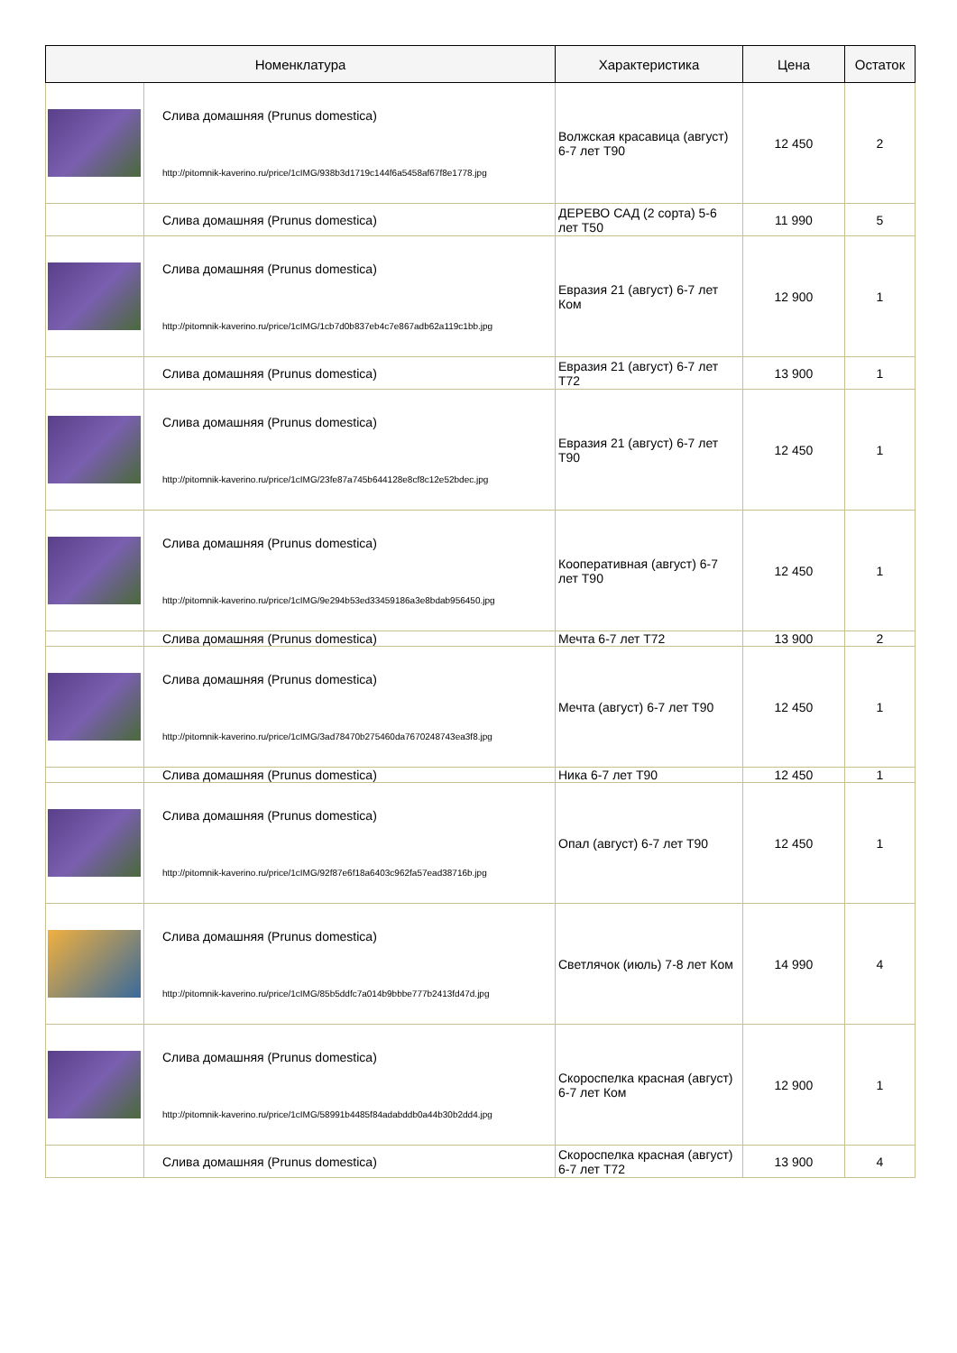| Номенклатура | | Характеристика | Цена | Остаток |
| --- | --- | --- | --- | --- |
| | Слива домашняя (Prunus domestica) http://pitomnik-kaverino.ru/price/1cIMG/938b3d1719c144f6a5458af67f8e1778.jpg | Волжская красавица (август) 6-7 лет T90 | 12 450 | 2 |
| | Слива домашняя (Prunus domestica) | ДЕРЕВО САД (2 сорта) 5-6 лет T50 | 11 990 | 5 |
| | Слива домашняя (Prunus domestica) http://pitomnik-kaverino.ru/price/1cIMG/1cb7d0b837eb4c7e867adb62a119c1bb.jpg | Евразия 21 (август) 6-7 лет Ком | 12 900 | 1 |
| | Слива домашняя (Prunus domestica) | Евразия 21 (август) 6-7 лет T72 | 13 900 | 1 |
| | Слива домашняя (Prunus domestica) http://pitomnik-kaverino.ru/price/1cIMG/23fe87a745b644128e8cf8c12e52bdec.jpg | Евразия 21 (август) 6-7 лет T90 | 12 450 | 1 |
| | Слива домашняя (Prunus domestica) http://pitomnik-kaverino.ru/price/1cIMG/9e294b53ed33459186a3e8bdab956450.jpg | Кооперативная (август) 6-7 лет T90 | 12 450 | 1 |
| | Слива домашняя (Prunus domestica) | Мечта 6-7 лет T72 | 13 900 | 2 |
| | Слива домашняя (Prunus domestica) http://pitomnik-kaverino.ru/price/1cIMG/3ad78470b275460da7670248743ea3f8.jpg | Мечта (август) 6-7 лет T90 | 12 450 | 1 |
| | Слива домашняя (Prunus domestica) | Ника 6-7 лет T90 | 12 450 | 1 |
| | Слива домашняя (Prunus domestica) http://pitomnik-kaverino.ru/price/1cIMG/92f87e6f18a6403c962fa57ead38716b.jpg | Опал (август) 6-7 лет T90 | 12 450 | 1 |
| | Слива домашняя (Prunus domestica) http://pitomnik-kaverino.ru/price/1cIMG/85b5ddfc7a014b9bbbe777b2413fd47d.jpg | Светлячок (июль) 7-8 лет Ком | 14 990 | 4 |
| | Слива домашняя (Prunus domestica) http://pitomnik-kaverino.ru/price/1cIMG/58991b4485f84adabddb0a44b30b2dd4.jpg | Скороспелка красная (август) 6-7 лет Ком | 12 900 | 1 |
| | Слива домашняя (Prunus domestica) | Скороспелка красная (август) 6-7 лет T72 | 13 900 | 4 |